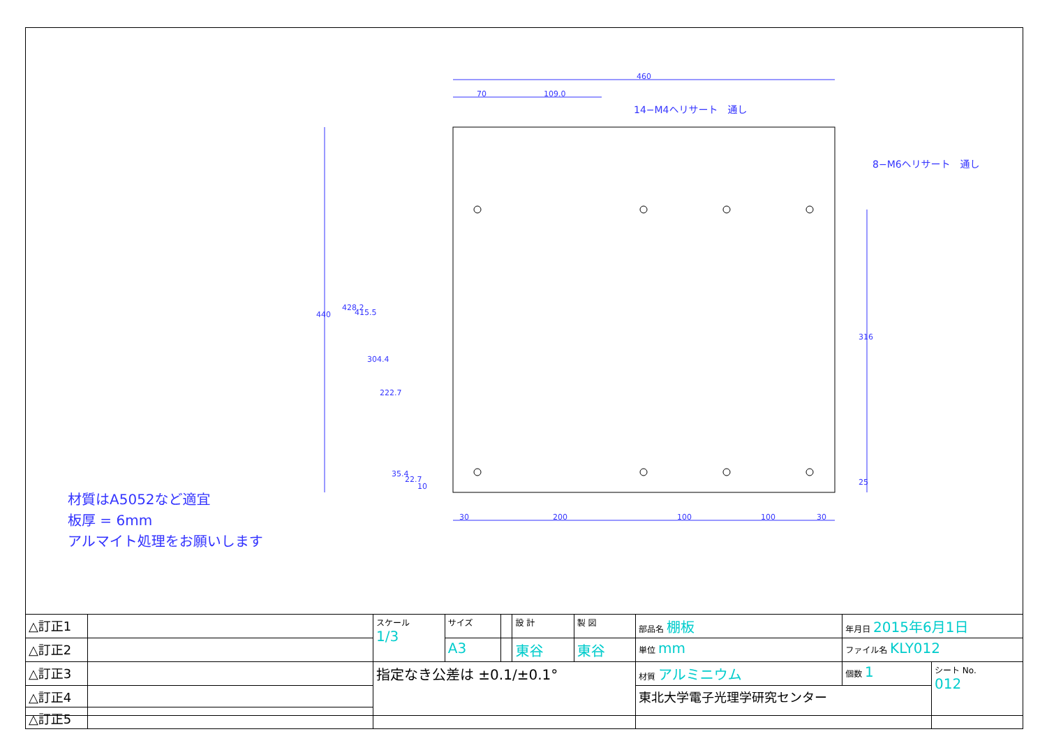460
70 109.0
14−M4ヘリサート　通し
8−M6ヘリサート　通し
440
428.2
415.5
304.4
222.7
35.4
22.7
10
316
25
30 200 100 100 30
材質はA5052など適宜
板厚 = 6mm
アルマイト処理をお願いします
| △訂正1 | | スケール 1/3 | サイズ | | 設 計 | 製 図 | 部品名 棚板 | 年月日 2015年6月1日 | |
| △訂正2 | | | A3 | | 東谷 | 東谷 | 単位 mm | ファイル名 KLY012 | |
| △訂正3 | | 指定なき公差は ±0.1/±0.1° | | | | | 材質 アルミニウム | 個数 1 | シート No. 012 |
| △訂正4 | | | | | | | 東北大学電子光理学研究センター | | |
| △訂正5 | | | | | | | | | |